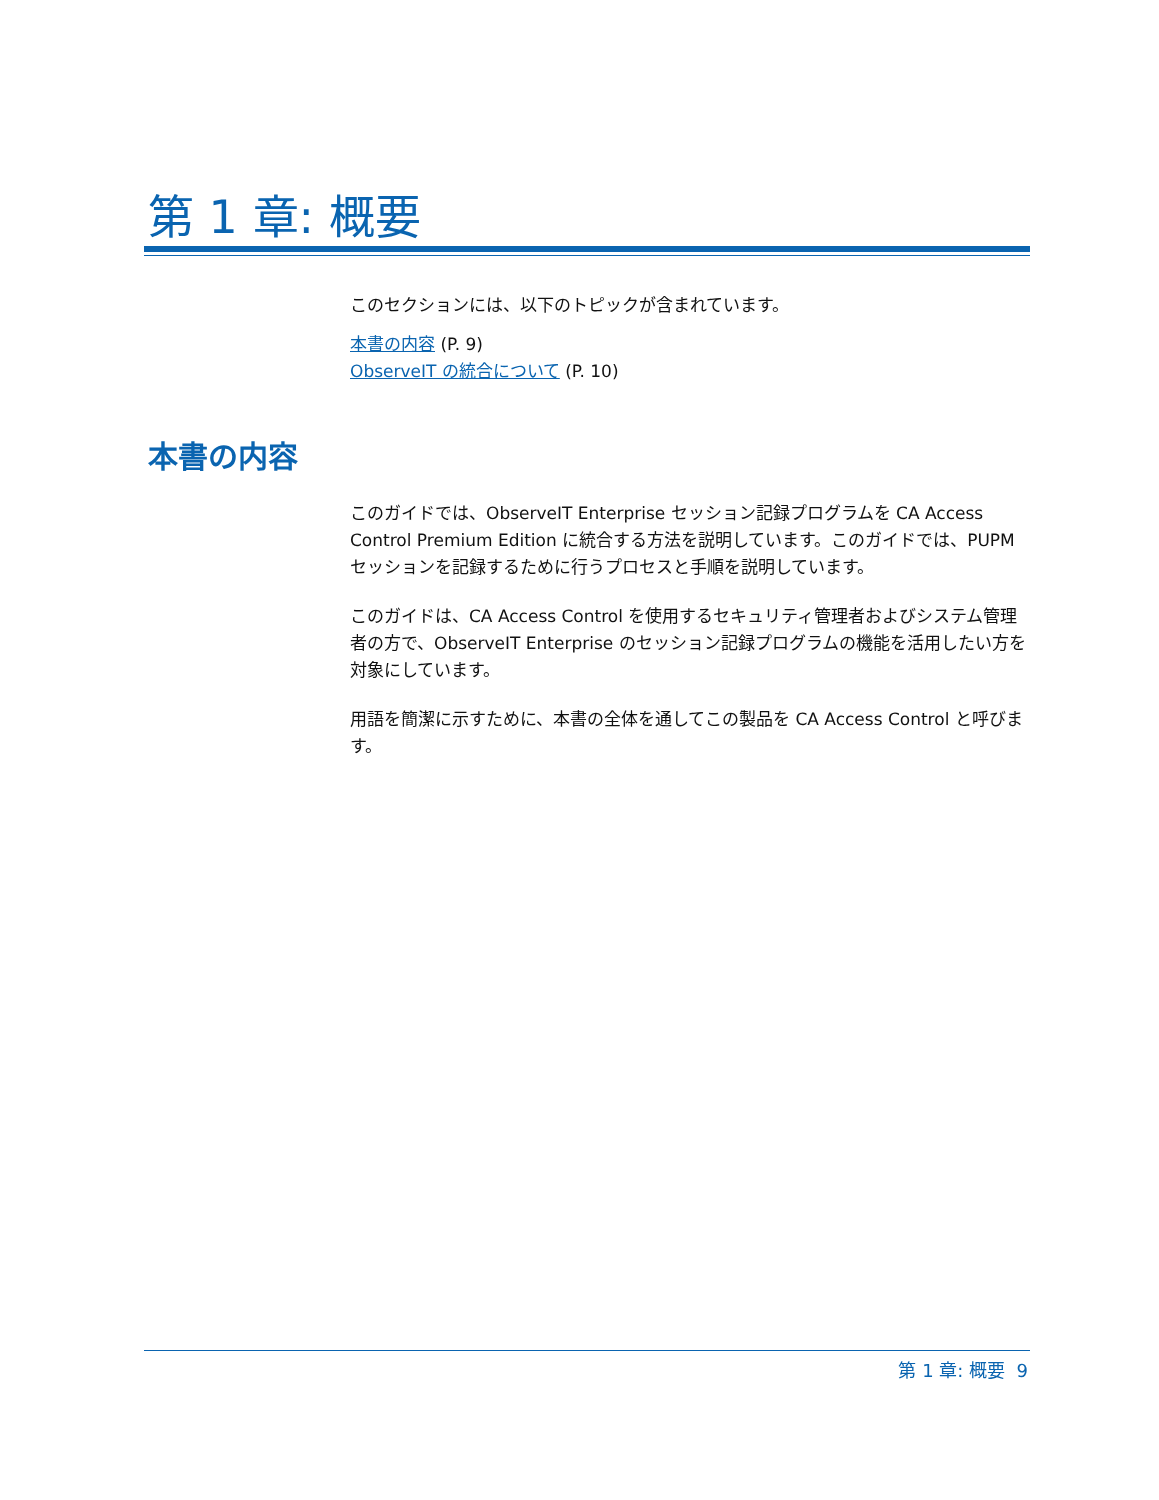第 1 章: 概要
このセクションには、以下のトピックが含まれています。
本書の内容 (P. 9)
ObserveIT の統合について (P. 10)
本書の内容
このガイドでは、ObserveIT Enterprise セッション記録プログラムを CA Access Control Premium Edition に統合する方法を説明しています。このガイドでは、PUPM セッションを記録するために行うプロセスと手順を説明しています。
このガイドは、CA Access Control を使用するセキュリティ管理者およびシステム管理者の方で、ObserveIT Enterprise のセッション記録プログラムの機能を活用したい方を対象にしています。
用語を簡潔に示すために、本書の全体を通してこの製品を CA Access Control と呼びます。
第 1 章: 概要 9